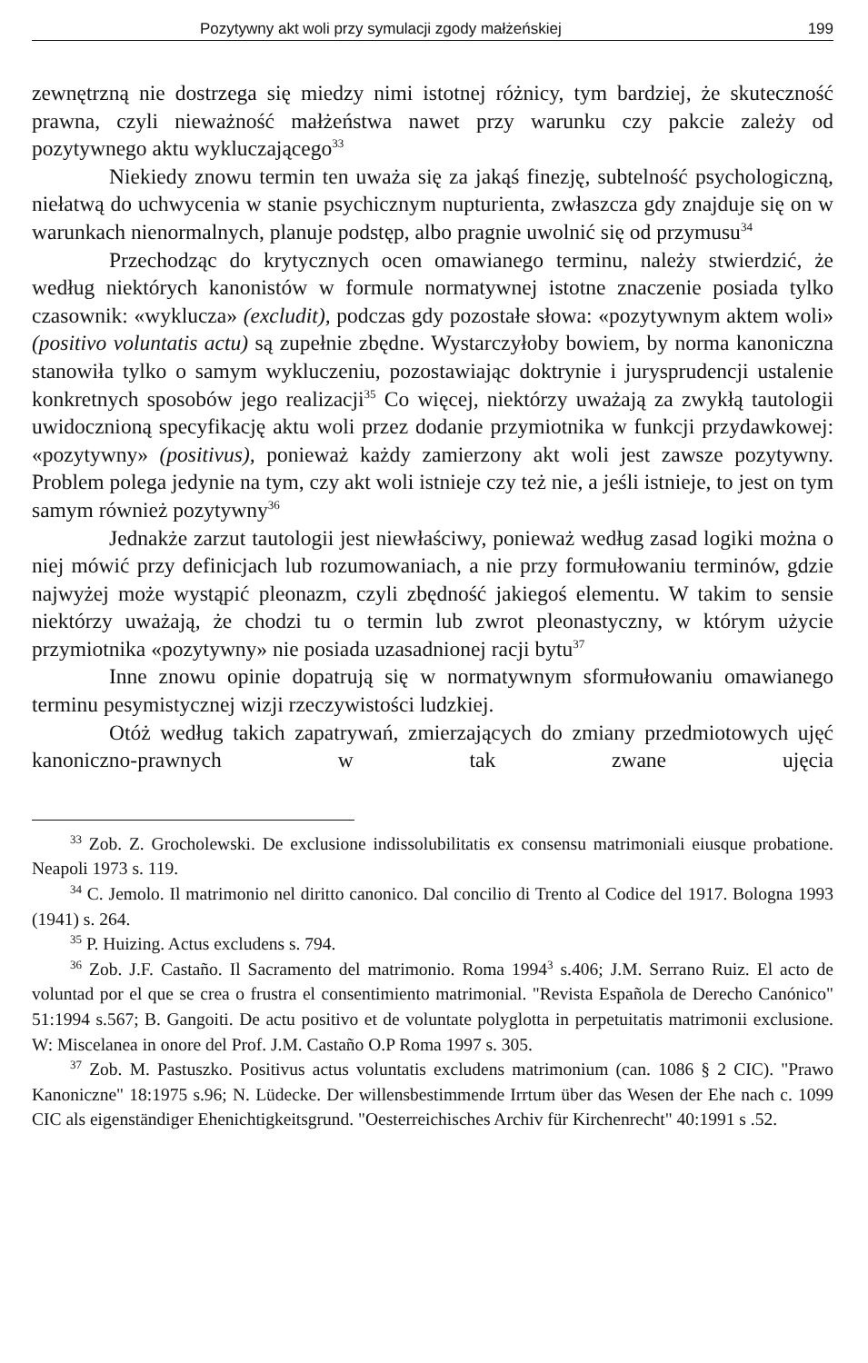Pozytywny akt woli przy symulacji zgody małżeńskiej 199
zewnętrzną nie dostrzega się miedzy nimi istotnej różnicy, tym bardziej, że skuteczność prawna, czyli nieważność małżeństwa nawet przy warunku czy pakcie zależy od pozytywnego aktu wykluczającego<sup>33</sup>
Niekiedy znowu termin ten uważa się za jakąś finezję, subtelność psychologiczną, niełatwą do uchwycenia w stanie psychicznym nupturienta, zwłaszcza gdy znajduje się on w warunkach nienormalnych, planuje podstęp, albo pragnie uwolnić się od przymusu<sup>34</sup>
Przechodząc do krytycznych ocen omawianego terminu, należy stwierdzić, że według niektórych kanonistów w formule normatywnej istotne znaczenie posiada tylko czasownik: «wyklucza» (excludit), podczas gdy pozostałe słowa: «pozytywnym aktem woli» (positivo voluntatis actu) są zupełnie zbędne. Wystarczyłoby bowiem, by norma kanoniczna stanowiła tylko o samym wykluczeniu, pozostawiając doktrynie i jurysprudencji ustalenie konkretnych sposobów jego realizacji<sup>35</sup> Co więcej, niektórzy uważają za zwykłą tautologii uwidocznioną specyfikację aktu woli przez dodanie przymiotnika w funkcji przydawkowej: «pozytywny» (positivus), ponieważ każdy zamierzony akt woli jest zawsze pozytywny. Problem polega jedynie na tym, czy akt woli istnieje czy też nie, a jeśli istnieje, to jest on tym samym również pozytywny<sup>36</sup>
Jednakże zarzut tautologii jest niewłaściwy, ponieważ według zasad logiki można o niej mówić przy definicjach lub rozumowaniach, a nie przy formułowaniu terminów, gdzie najwyżej może wystąpić pleonazm, czyli zbędność jakiegoś elementu. W takim to sensie niektórzy uważają, że chodzi tu o termin lub zwrot pleonastyczny, w którym użycie przymiotnika «pozytywny» nie posiada uzasadnionej racji bytu<sup>37</sup>
Inne znowu opinie dopatrują się w normatywnym sformułowaniu omawianego terminu pesymistycznej wizji rzeczywistości ludzkiej.
Otóż według takich zapatrywań, zmierzających do zmiany przedmiotowych ujęć kanoniczno-prawnych w tak zwane ujęcia
<sup>33</sup> Zob. Z. Grocholewski. De exclusione indissolubilitatis ex consensu matrimoniali eiusque probatione. Neapoli 1973 s. 119.
<sup>34</sup> C. Jemolo. Il matrimonio nel diritto canonico. Dal concilio di Trento al Codice del 1917. Bologna 1993 (1941) s. 264.
<sup>35</sup> P. Huizing. Actus excludens s. 794.
<sup>36</sup> Zob. J.F. Castaño. Il Sacramento del matrimonio. Roma 1994<sup>3</sup> s.406; J.M. Serrano Ruiz. El acto de voluntad por el que se crea o frustra el consentimiento matrimonial. "Revista Española de Derecho Canónico" 51:1994 s.567; B. Gangoiti. De actu positivo et de voluntate polyglotta in perpetuitatis matrimonii exclusione. W: Miscelanea in onore del Prof. J.M. Castaño O.P Roma 1997 s. 305.
<sup>37</sup> Zob. M. Pastuszko. Positivus actus voluntatis excludens matrimonium (can. 1086 § 2 CIC). "Prawo Kanoniczne" 18:1975 s.96; N. Lüdecke. Der willensbestimmende Irrtum über das Wesen der Ehe nach c. 1099 CIC als eigenständiger Ehenichtigkeitsgrund. "Oesterreichisches Archiv für Kirchenrecht" 40:1991 s .52.